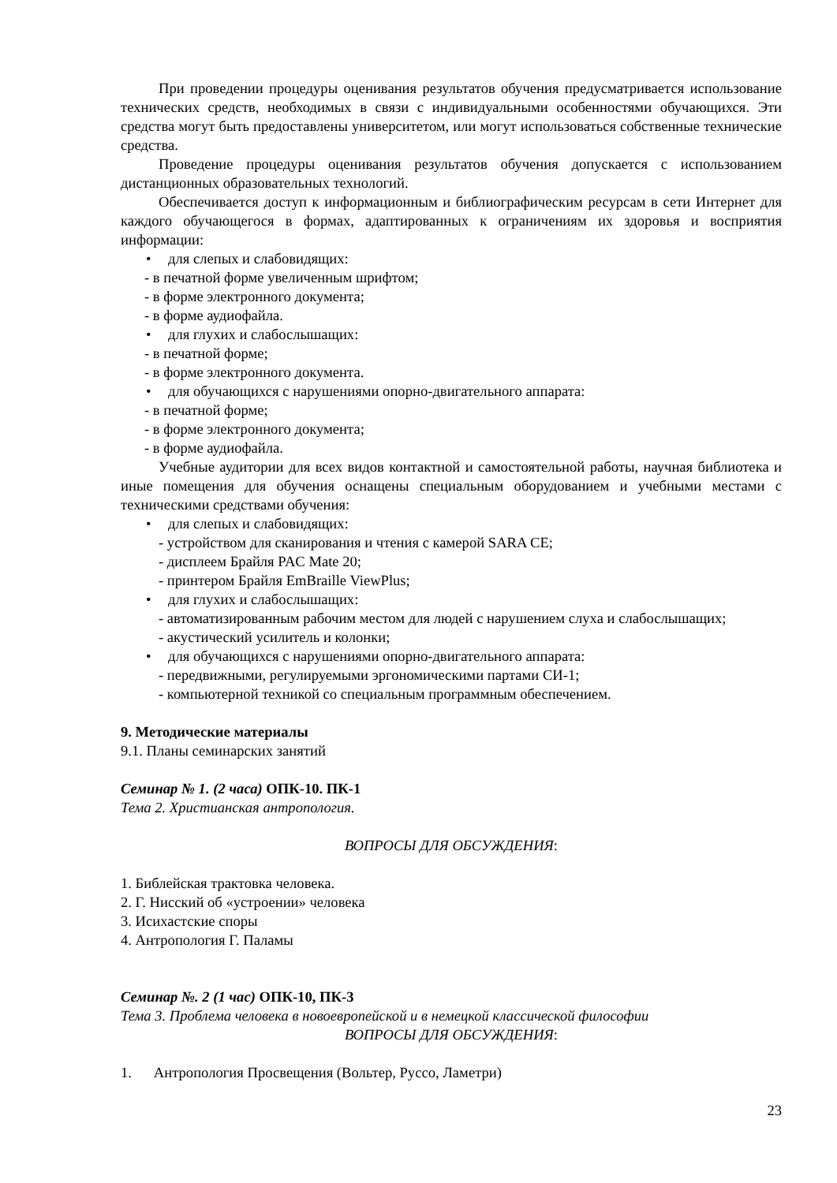При проведении процедуры оценивания результатов обучения предусматривается использование технических средств, необходимых в связи с индивидуальными особенностями обучающихся. Эти средства могут быть предоставлены университетом, или могут использоваться собственные технические средства.
Проведение процедуры оценивания результатов обучения допускается с использованием дистанционных образовательных технологий.
Обеспечивается доступ к информационным и библиографическим ресурсам в сети Интернет для каждого обучающегося в формах, адаптированных к ограничениям их здоровья и восприятия информации:
• для слепых и слабовидящих:
- в печатной форме увеличенным шрифтом;
- в форме электронного документа;
- в форме аудиофайла.
• для глухих и слабослышащих:
- в печатной форме;
- в форме электронного документа.
• для обучающихся с нарушениями опорно-двигательного аппарата:
- в печатной форме;
- в форме электронного документа;
- в форме аудиофайла.
Учебные аудитории для всех видов контактной и самостоятельной работы, научная библиотека и иные помещения для обучения оснащены специальным оборудованием и учебными местами с техническими средствами обучения:
• для слепых и слабовидящих:
- устройством для сканирования и чтения с камерой SARA CE;
- дисплеем Брайля PAC Mate 20;
- принтером Брайля EmBraille ViewPlus;
• для глухих и слабослышащих:
- автоматизированным рабочим местом для людей с нарушением слуха и слабослышащих;
- акустический усилитель и колонки;
• для обучающихся с нарушениями опорно-двигательного аппарата:
- передвижными, регулируемыми эргономическими партами СИ-1;
- компьютерной техникой со специальным программным обеспечением.
9. Методические материалы
9.1. Планы семинарских занятий
Семинар № 1. (2 часа) ОПК-10. ПК-1
Тема 2. Христианская антропология.
ВОПРОСЫ ДЛЯ ОБСУЖДЕНИЯ:
1. Библейская трактовка человека.
2. Г. Нисский об «устроении» человека
3. Исихастские споры
4. Антропология Г. Паламы
Семинар №. 2 (1 час) ОПК-10, ПК-3
Тема 3. Проблема человека в новоевропейской и в немецкой классической философии
ВОПРОСЫ ДЛЯ ОБСУЖДЕНИЯ:
1. Антропология Просвещения (Вольтер, Руссо, Ламетри)
23